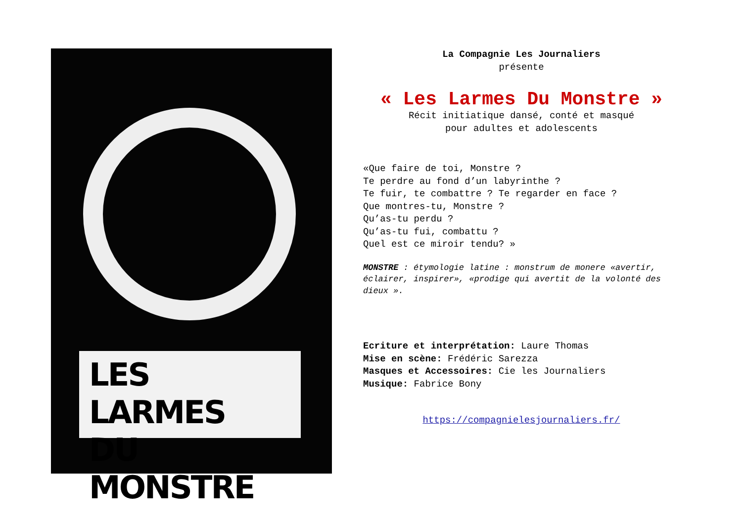LES LARMES
DU MONSTRE
La Compagnie Les Journaliers
présente
« Les Larmes Du Monstre »
Récit initiatique dansé, conté et masqué
pour adultes et adolescents
«Que faire de toi, Monstre ?
Te perdre au fond d’un labyrinthe ?
Te fuir, te combattre ? Te regarder en face ?
Que montres-tu, Monstre ?
Qu’as-tu perdu ?
Qu’as-tu fui, combattu ?
Quel est ce miroir tendu? »
MONSTRE : étymologie latine : monstrum de monere «avertir, éclairer, inspirer», «prodige qui avertit de la volonté des dieux ».
Ecriture et interprétation: Laure Thomas
Mise en scène: Frédéric Sarezza
Masques et Accessoires: Cie les Journaliers
Musique: Fabrice Bony
https://compagnielesjournaliers.fr/